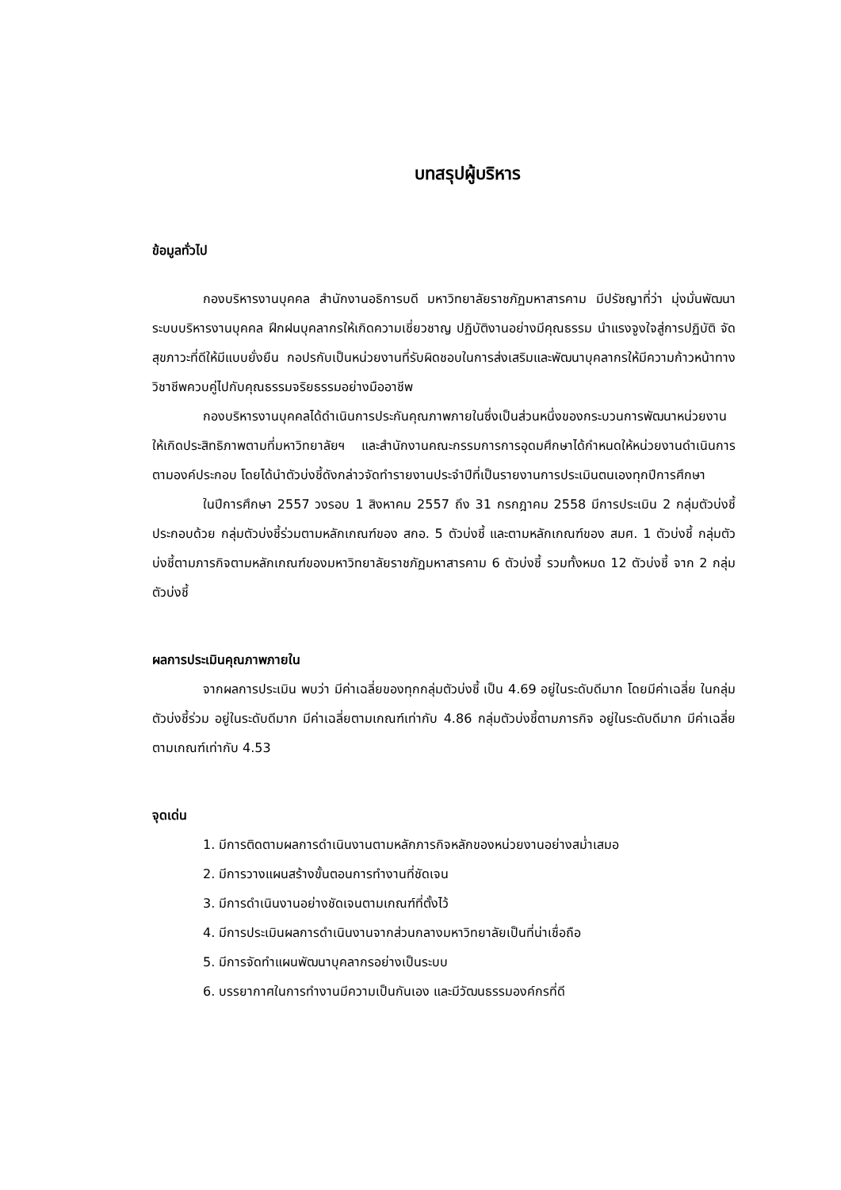บทสรุปผู้บริหาร
ข้อมูลทั่วไป
กองบริหารงานบุคคล สำนักงานอธิการบดี มหาวิทยาลัยราชภัฏมหาสารคาม มีปรัชญาที่ว่า มุ่งมั่นพัฒนาระบบบริหารงานบุคคล ฝึกฝนบุคลากรให้เกิดความเชี่ยวชาญ ปฏิบัติงานอย่างมีคุณธรรม นำแรงจูงใจสู่การปฏิบัติ จัดสุขภาวะที่ดีให้มีแบบยั่งยืน กอปรกับเป็นหน่วยงานที่รับผิดชอบในการส่งเสริมและพัฒนาบุคลากรให้มีความก้าวหน้าทางวิชาชีพควบคู่ไปกับคุณธรรมจริยธรรมอย่างมืออาชีพ
กองบริหารงานบุคคลได้ดำเนินการประกันคุณภาพภายในซึ่งเป็นส่วนหนึ่งของกระบวนการพัฒนาหน่วยงานให้เกิดประสิทธิภาพตามที่มหาวิทยาลัยฯ และสำนักงานคณะกรรมการการอุดมศึกษาได้กำหนดให้หน่วยงานดำเนินการตามองค์ประกอบ โดยได้นำตัวบ่งชี้ดังกล่าวจัดทำรายงานประจำปีที่เป็นรายงานการประเมินตนเองทุกปีการศึกษา
ในปีการศึกษา 2557 วงรอบ 1 สิงหาคม 2557 ถึง 31 กรกฎาคม 2558 มีการประเมิน 2 กลุ่มตัวบ่งชี้ ประกอบด้วย กลุ่มตัวบ่งชี้ร่วมตามหลักเกณฑ์ของ สกอ. 5 ตัวบ่งชี้ และตามหลักเกณฑ์ของ สมศ. 1 ตัวบ่งชี้ กลุ่มตัวบ่งชี้ตามภารกิจตามหลักเกณฑ์ของมหาวิทยาลัยราชภัฏมหาสารคาม 6 ตัวบ่งชี้ รวมทั้งหมด 12 ตัวบ่งชี้ จาก 2 กลุ่มตัวบ่งชี้
ผลการประเมินคุณภาพภายใน
จากผลการประเมิน พบว่า มีค่าเฉลี่ยของทุกกลุ่มตัวบ่งชี้ เป็น 4.69 อยู่ในระดับดีมาก โดยมีค่าเฉลี่ย ในกลุ่มตัวบ่งชี้ร่วม อยู่ในระดับดีมาก มีค่าเฉลี่ยตามเกณฑ์เท่ากับ 4.86 กลุ่มตัวบ่งชี้ตามภารกิจ อยู่ในระดับดีมาก มีค่าเฉลี่ยตามเกณฑ์เท่ากับ 4.53
จุดเด่น
1. มีการติดตามผลการดำเนินงานตามหลักภารกิจหลักของหน่วยงานอย่างสม่ำเสมอ
2. มีการวางแผนสร้างขั้นตอนการทำงานที่ชัดเจน
3. มีการดำเนินงานอย่างชัดเจนตามเกณฑ์ที่ตั้งไว้
4. มีการประเมินผลการดำเนินงานจากส่วนกลางมหาวิทยาลัยเป็นที่น่าเชื่อถือ
5. มีการจัดทำแผนพัฒนาบุคลากรอย่างเป็นระบบ
6. บรรยากาศในการทำงานมีความเป็นกันเอง และมีวัฒนธรรมองค์กรที่ดี